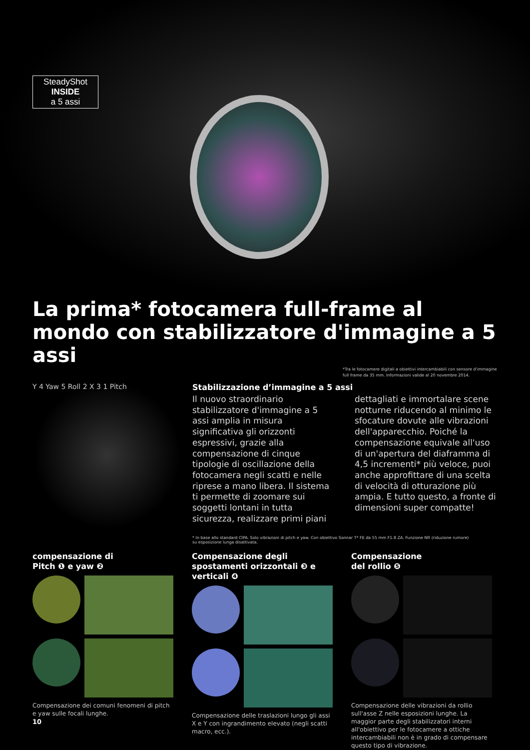SteadyShot
INSIDE
a 5 assi
La prima* fotocamera full-frame al mondo con stabilizzatore d'immagine a 5 assi
*Tra le fotocamere digitali a obiettivi intercambiabili con sensore d'immagine full frame da 35 mm. Informazioni valide al 20 novembre 2014.
Y 4 Yaw 5 Roll 2 X 3 1 Pitch
Stabilizzazione d’immagine a 5 assi
Il nuovo straordinario stabilizzatore d'immagine a 5 assi amplia in misura significativa gli orizzonti espressivi, grazie alla compensazione di cinque tipologie di oscillazione della fotocamera negli scatti e nelle riprese a mano libera. Il sistema ti permette di zoomare sui soggetti lontani in tutta sicurezza, realizzare primi piani dettagliati e immortalare scene notturne riducendo al minimo le sfocature dovute alle vibrazioni dell'apparecchio. Poiché la compensazione equivale all'uso di un'apertura del diaframma di 4,5 incrementi* più veloce, puoi anche approfittare di una scelta di velocità di otturazione più ampia. E tutto questo, a fronte di dimensioni super compatte!
* In base allo standard CIPA. Solo vibrazioni di pitch e yaw. Con obiettivo Sonnar T* FE da 55 mm F1.8 ZA. Funzione NR (riduzione rumore) su esposizione lunga disattivata.
compensazione di
Pitch ❶ e yaw ❷
Compensazione dei comuni fenomeni di pitch e yaw sulle focali lunghe.
Compensazione degli spostamenti orizzontali ❸ e verticali ❹
Compensazione delle traslazioni lungo gli assi X e Y con ingrandimento elevato (negli scatti macro, ecc.).
Compensazione
del rollio ❺
Compensazione delle vibrazioni da rollio sull'asse Z nelle esposizioni lunghe. La maggior parte degli stabilizzatori interni all'obiettivo per le fotocamere a ottiche intercambiabili non è in grado di compensare questo tipo di vibrazione.
10